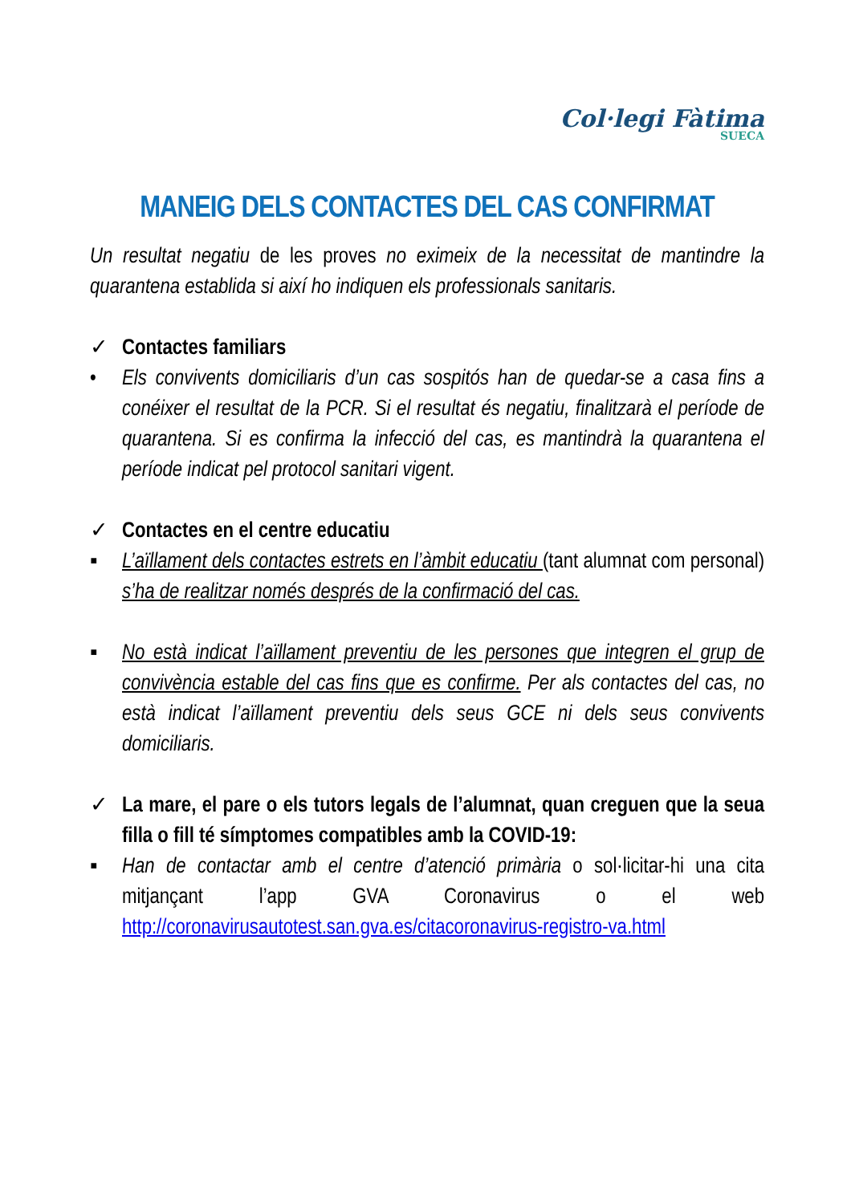Col·legi Fàtima
SUECA
MANEIG DELS CONTACTES DEL CAS CONFIRMAT
Un resultat negatiu de les proves no eximeix de la necessitat de mantindre la quarantena establida si així ho indiquen els professionals sanitaris.
✓ Contactes familiars
• Els convivents domiciliaris d’un cas sospitós han de quedar-se a casa fins a conéixer el resultat de la PCR. Si el resultat és negatiu, finalitzarà el període de quarantena. Si es confirma la infecció del cas, es mantindrà la quarantena el període indicat pel protocol sanitari vigent.
✓ Contactes en el centre educatiu
▪ L’aïllament dels contactes estrets en l’àmbit educatiu (tant alumnat com personal) s’ha de realitzar només després de la confirmació del cas.
▪ No està indicat l’aïllament preventiu de les persones que integren el grup de convivència estable del cas fins que es confirme. Per als contactes del cas, no està indicat l’aïllament preventiu dels seus GCE ni dels seus convivents domiciliaris.
✓ La mare, el pare o els tutors legals de l’alumnat, quan creguen que la seua filla o fill té símptomes compatibles amb la COVID-19:
▪ Han de contactar amb el centre d’atenció primària o sol·licitar-hi una cita mitjançant l’app GVA Coronavirus o el web http://coronavirusautotest.san.gva.es/citacoronavirus-registro-va.html